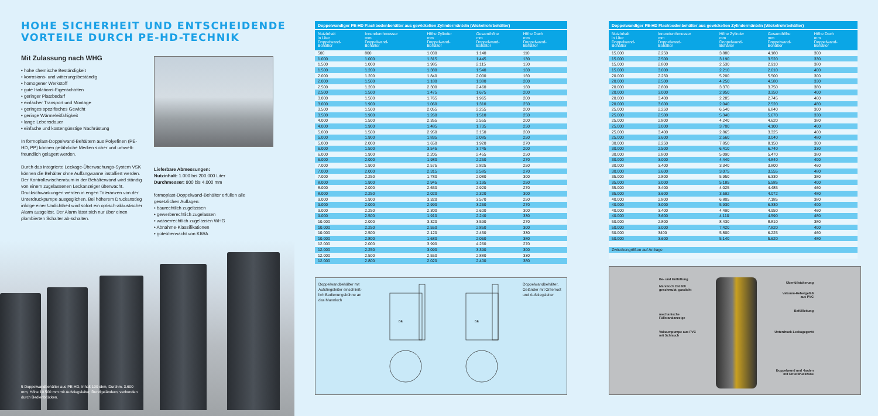HOHE SICHERHEIT UND ENTSCHEIDENDE
VORTEILE DURCH PE-HD-TECHNIK
Mit Zulassung nach WHG
• hohe chemische Beständigkeit
• korrosions- und witterungsbeständig
• homogener Werkstoff
• gute Isolations-Eigenschaften
• geringer Platzbedarf
• einfacher Transport und Montage
• geringes spezifisches Gewicht
• geringe Wärmeleitfähigkeit
• lange Lebensdauer
• einfache und kostengünstige Nachrüstung
In formoplast-Doppelwand-Behältern aus Polyefinen (PE-HD, PP) können gefährliche Medien sicher und umwelt-freundlich gelagert werden.
Durch das integrierte Leckage-Überwachungs-System VSK können die Behälter ohne Auffangwanne installiert werden. Der Kontrollzwischenraum in der Behälterwand wird ständig von einem zugelassenen Leckanzeiger überwacht. Druckschwankungen werden in engen Toleranzen von der Unterdruckpumpe ausgeglichen. Bei höherem Druckanstieg infolge einer Undichtheit wird sofort ein optisch-akkustischer Alarm ausgelöst. Der Alarm lässt sich nur über einen plombierten Schalter ab-schalten.
Lieferbare Abmessungen:
Nutzinhalt: 1.000 bis 200.000 Liter
Durchmesser: 800 bis 4.000 mm
formoplast-Doppelwand-Behälter erfüllen alle gesetzlichen Auflagen:
• baurechtlich zugelassen
• gewerberechtlich zugelassen
• wasserrechtlich zugelassen WHG
• Abnahme-Klassifikationen
• güteüberwacht von KIWA
5 Doppelwandbehälter aus PE-HD, Inhalt 100 cbm, Durchm. 3.600 mm, Höhe 10.500 mm mit Aufstiegsleiter, Rundgeländern, verbunden durch Bedienbrücken.
Doppelwandiger PE-HD Flachbodenbehälter aus gewickelten Zylindermänteln (Wickelrohrbehälter)
| Nutzinhalt in Liter Doppelwand- Behälter | Innendurchmesser mm Doppelwand- Behälter | Höhe Zylinder mm Doppelwand- Behälter | Gesamthöhe mm Doppelwand- Behälter | Höhe Dach mm Doppelwand- Behälter |
| --- | --- | --- | --- | --- |
| 500 | 800 | 1.030 | 1.140 | 110 |
| 1.000 | 1.000 | 1.315 | 1.445 | 130 |
| 1.500 | 1.000 | 1.985 | 2.115 | 130 |
| 1.500 | 1.200 | 1.380 | 1.540 | 160 |
| 2.000 | 1.200 | 1.840 | 2.000 | 160 |
| 2.000 | 1.500 | 1.180 | 1.380 | 200 |
| 2.500 | 1.200 | 2.300 | 2.460 | 160 |
| 2.500 | 1.500 | 1.475 | 1.675 | 200 |
| 3.000 | 1.500 | 1.765 | 1.965 | 200 |
| 3.000 | 1.900 | 1.060 | 1.310 | 250 |
| 3.500 | 1.500 | 2.055 | 2.255 | 200 |
| 3.500 | 1.900 | 1.260 | 1.510 | 250 |
| 4.000 | 1.500 | 2.355 | 2.555 | 200 |
| 4.000 | 1.900 | 1.485 | 1.735 | 250 |
| 5.000 | 1.500 | 2.950 | 3.150 | 200 |
| 5.000 | 1.900 | 1.835 | 2.085 | 250 |
| 5.000 | 2.000 | 1.650 | 1.920 | 270 |
| 6.000 | 1.500 | 3.545 | 3.745 | 200 |
| 6.000 | 1.900 | 2.205 | 2.455 | 250 |
| 6.000 | 2.000 | 1.980 | 2.250 | 270 |
| 7.000 | 1.900 | 2.575 | 2.825 | 250 |
| 7.000 | 2.000 | 2.315 | 2.585 | 270 |
| 7.000 | 2.250 | 1.780 | 2.080 | 300 |
| 8.000 | 1.900 | 2.945 | 3.195 | 250 |
| 8.000 | 2.000 | 2.650 | 2.920 | 270 |
| 8.000 | 2.250 | 2.020 | 2.320 | 300 |
| 9.000 | 1.900 | 3.320 | 3.570 | 250 |
| 9.000 | 2.000 | 2.990 | 3.260 | 270 |
| 9.000 | 2.250 | 2.300 | 2.600 | 300 |
| 9.000 | 2.500 | 1.910 | 2.240 | 330 |
| 10.000 | 2.000 | 3.320 | 3.590 | 270 |
| 10.000 | 2.250 | 2.550 | 2.850 | 300 |
| 10.000 | 2.500 | 2.120 | 2.450 | 330 |
| 10.000 | 2.800 | 1.680 | 2.060 | 380 |
| 12.000 | 2.000 | 3.990 | 4.260 | 270 |
| 12.000 | 2.250 | 3.090 | 3.390 | 300 |
| 12.000 | 2.500 | 2.550 | 2.880 | 330 |
| 12.000 | 2.800 | 2.020 | 2.400 | 380 |
Doppelwandbehälter mit Aufstiegsleiter einschließ-lich Bedienungsbühne an das Mannloch
DB
DB
Doppelwandbehälter, Geländer mit Gitterrost und Aufstiegsleiter
Doppelwandiger PE-HD Flachbodenbehälter aus gewickelten Zylindermänteln (Wickelrohrbehälter)
| Nutzinhalt in Liter Doppelwand- Behälter | Innendurchmesser mm Doppelwand- Behälter | Höhe Zylinder mm Doppelwand- Behälter | Gesamthöhe mm Doppelwand- Behälter | Höhe Dach mm Doppelwand- Behälter |
| --- | --- | --- | --- | --- |
| 15.000 | 2.250 | 3.880 | 4.180 | 300 |
| 15.000 | 2.500 | 3.190 | 3.520 | 330 |
| 15.000 | 2.800 | 2.530 | 2.910 | 380 |
| 15.000 | 3.000 | 2.210 | 2.610 | 400 |
| 20.000 | 2.250 | 5.200 | 5.500 | 300 |
| 20.000 | 2.500 | 4.250 | 4.580 | 330 |
| 20.000 | 2.800 | 3.370 | 3.750 | 380 |
| 20.000 | 3.000 | 2.950 | 3.350 | 400 |
| 20.000 | 3.400 | 2.285 | 2.745 | 460 |
| 20.000 | 3.600 | 2.040 | 2.520 | 480 |
| 25.000 | 2.250 | 6.540 | 6.840 | 300 |
| 25.000 | 2.500 | 5.340 | 5.670 | 330 |
| 25.000 | 2.800 | 4.240 | 4.620 | 380 |
| 25.000 | 3.000 | 3.700 | 4.100 | 400 |
| 25.000 | 3.400 | 2.865 | 3.325 | 460 |
| 25.000 | 3.600 | 2.560 | 3.040 | 480 |
| 30.000 | 2.250 | 7.850 | 8.150 | 300 |
| 30.000 | 2.500 | 6.410 | 6.740 | 330 |
| 30.000 | 2.800 | 5.090 | 5.470 | 380 |
| 30.000 | 3.000 | 4.440 | 4.840 | 400 |
| 30.000 | 3.400 | 3.340 | 3.800 | 460 |
| 30.000 | 3.600 | 3.075 | 3.555 | 480 |
| 35.000 | 2.800 | 5.950 | 6.330 | 380 |
| 35.000 | 3.000 | 5.185 | 5.585 | 400 |
| 35.000 | 3.400 | 4.025 | 4.485 | 460 |
| 35.000 | 3.600 | 3.592 | 4.072 | 480 |
| 40.000 | 2.800 | 6.805 | 7.185 | 380 |
| 40.000 | 3.000 | 5.930 | 6.330 | 400 |
| 40.000 | 3.400 | 4.490 | 4.950 | 460 |
| 40.000 | 3.600 | 4.110 | 4.590 | 480 |
| 50.000 | 2.800 | 8.430 | 8.810 | 380 |
| 50.000 | 3.000 | 7.420 | 7.820 | 400 |
| 50.000 | 3400 | 5.800 | 6.225 | 460 |
| 50.000 | 3.600 | 5.140 | 5.620 | 480 |
| Zwischengrößen auf Anfrage | | | | |
Be- und Entlüftung
Mannloch DN 600
geschraubt, gasdicht
mechanische
Füllstandanzeige
Vakuumpumpe aus PVC
mit Schlauch
Überfüllsicherung
Vakuum-Hebergefäß
aus PVC
Befüllleitung
Unterdruck-Leckagegerät
Doppelwand und -boden
mit Unterdruckzone